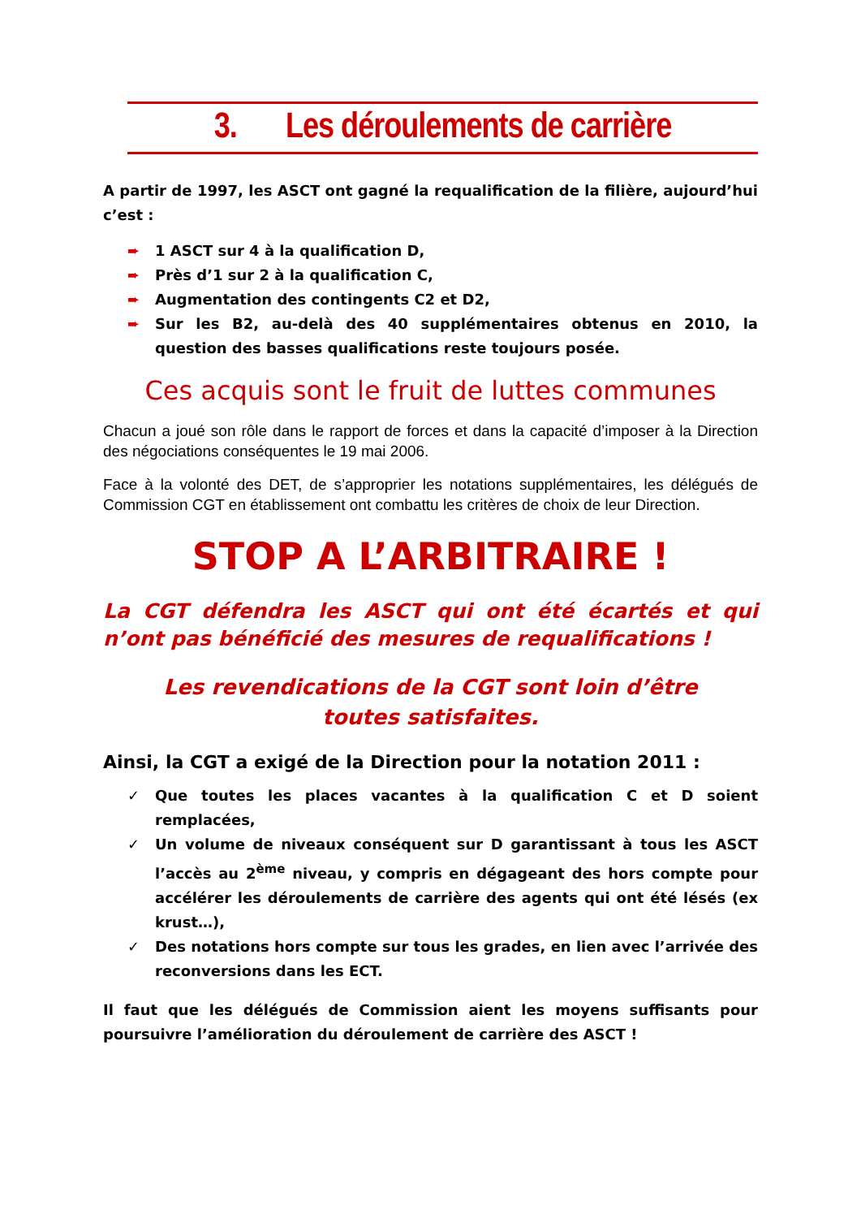3. Les déroulements de carrière
A partir de 1997, les ASCT ont gagné la requalification de la filière, aujourd’hui c’est :
➨ 1 ASCT sur 4 à la qualification D,
➨ Près d’1 sur 2 à la qualification C,
➨ Augmentation des contingents C2 et D2,
➨ Sur les B2, au-delà des 40 supplémentaires obtenus en 2010, la question des basses qualifications reste toujours posée.
Ces acquis sont le fruit de luttes communes
Chacun a joué son rôle dans le rapport de forces et dans la capacité d’imposer à la Direction des négociations conséquentes le 19 mai 2006.
Face à la volonté des DET, de s’approprier les notations supplémentaires, les délégués de Commission CGT en établissement ont combattu les critères de choix de leur Direction.
STOP A L’ARBITRAIRE !
La CGT défendra les ASCT qui ont été écartés et qui n’ont pas bénéficié des mesures de requalifications !
Les revendications de la CGT sont loin d’être
toutes satisfaites.
Ainsi, la CGT a exigé de la Direction pour la notation 2011 :
✓ Que toutes les places vacantes à la qualification C et D soient remplacées,
✓ Un volume de niveaux conséquent sur D garantissant à tous les ASCT l’accès au 2<sup>ème</sup> niveau, y compris en dégageant des hors compte pour accélérer les déroulements de carrière des agents qui ont été lésés (ex krust…),
✓ Des notations hors compte sur tous les grades, en lien avec l’arrivée des reconversions dans les ECT.
Il faut que les délégués de Commission aient les moyens suffisants pour poursuivre l’amélioration du déroulement de carrière des ASCT !